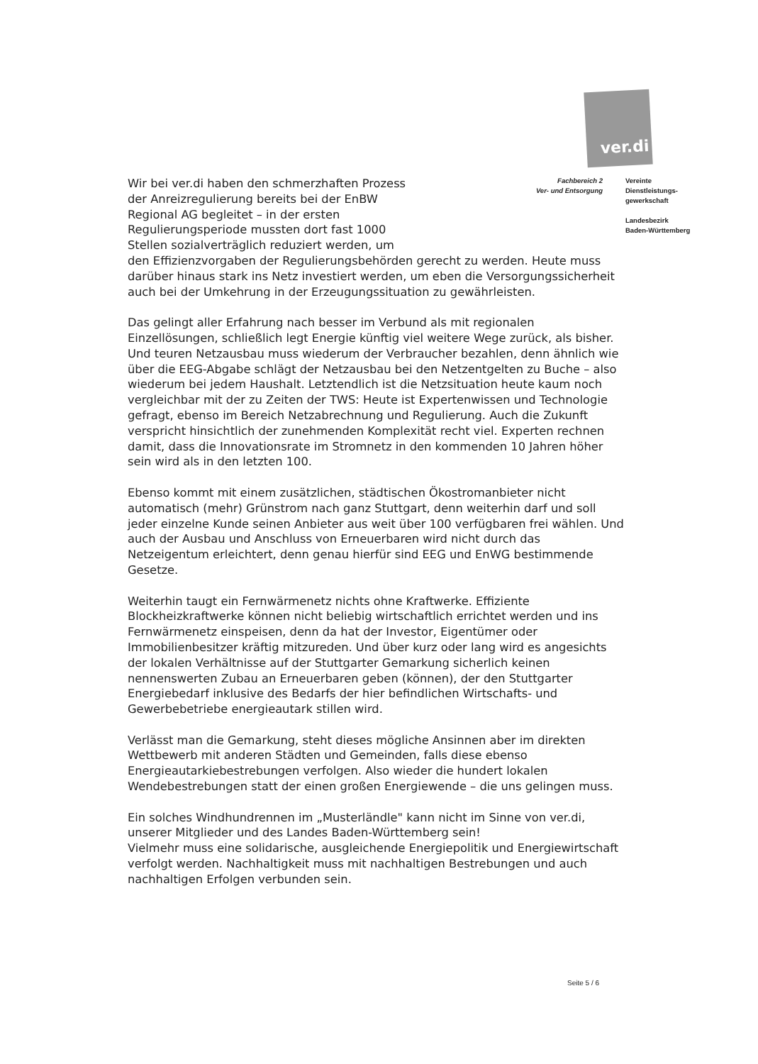ver.di
Fachbereich 2
Ver- und Entsorgung
Vereinte
Dienstleistungs-
gewerkschaft
Landesbezirk
Baden-Württemberg
Wir bei ver.di haben den schmerzhaften Prozess der Anreizregulierung bereits bei der EnBW Regional AG begleitet – in der ersten Regulierungsperiode mussten dort fast 1000 Stellen sozialverträglich reduziert werden, um
den Effizienzvorgaben der Regulierungsbehörden gerecht zu werden. Heute muss darüber hinaus stark ins Netz investiert werden, um eben die Versorgungssicherheit auch bei der Umkehrung in der Erzeugungssituation zu gewährleisten.
Das gelingt aller Erfahrung nach besser im Verbund als mit regionalen Einzellösungen, schließlich legt Energie künftig viel weitere Wege zurück, als bisher.
Und teuren Netzausbau muss wiederum der Verbraucher bezahlen, denn ähnlich wie über die EEG-Abgabe schlägt der Netzausbau bei den Netzentgelten zu Buche – also wiederum bei jedem Haushalt. Letztendlich ist die Netzsituation heute kaum noch vergleichbar mit der zu Zeiten der TWS: Heute ist Expertenwissen und Technologie gefragt, ebenso im Bereich Netzabrechnung und Regulierung. Auch die Zukunft verspricht hinsichtlich der zunehmenden Komplexität recht viel. Experten rechnen damit, dass die Innovationsrate im Stromnetz in den kommenden 10 Jahren höher sein wird als in den letzten 100.
Ebenso kommt mit einem zusätzlichen, städtischen Ökostromanbieter nicht automatisch (mehr) Grünstrom nach ganz Stuttgart, denn weiterhin darf und soll jeder einzelne Kunde seinen Anbieter aus weit über 100 verfügbaren frei wählen. Und auch der Ausbau und Anschluss von Erneuerbaren wird nicht durch das Netzeigentum erleichtert, denn genau hierfür sind EEG und EnWG bestimmende Gesetze.
Weiterhin taugt ein Fernwärmenetz nichts ohne Kraftwerke. Effiziente Blockheizkraftwerke können nicht beliebig wirtschaftlich errichtet werden und ins Fernwärmenetz einspeisen, denn da hat der Investor, Eigentümer oder Immobilienbesitzer kräftig mitzureden. Und über kurz oder lang wird es angesichts der lokalen Verhältnisse auf der Stuttgarter Gemarkung sicherlich keinen nennenswerten Zubau an Erneuerbaren geben (können), der den Stuttgarter Energiebedarf inklusive des Bedarfs der hier befindlichen Wirtschafts- und Gewerbebetriebe energieautark stillen wird.
Verlässt man die Gemarkung, steht dieses mögliche Ansinnen aber im direkten Wettbewerb mit anderen Städten und Gemeinden, falls diese ebenso Energieautarkiebestrebungen verfolgen. Also wieder die hundert lokalen Wendebestrebungen statt der einen großen Energiewende – die uns gelingen muss.
Ein solches Windhundrennen im „Musterländle" kann nicht im Sinne von ver.di, unserer Mitglieder und des Landes Baden-Württemberg sein!
Vielmehr muss eine solidarische, ausgleichende Energiepolitik und Energiewirtschaft verfolgt werden. Nachhaltigkeit muss mit nachhaltigen Bestrebungen und auch nachhaltigen Erfolgen verbunden sein.
Seite 5 / 6